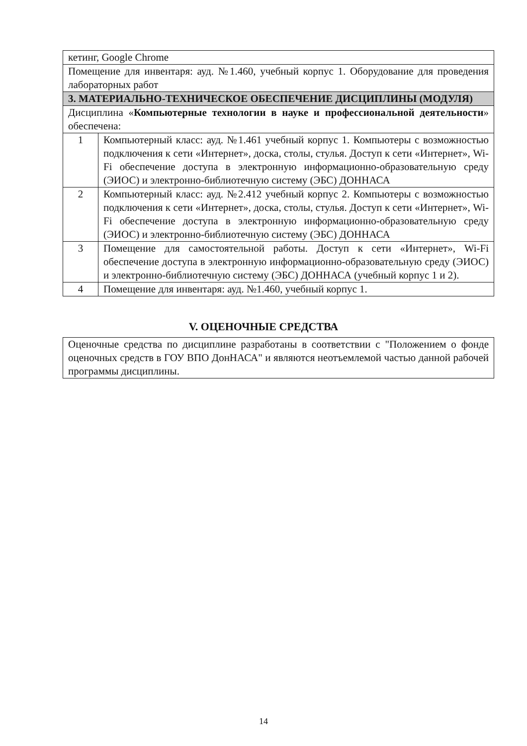| кетинг, Google Chrome | |
| Помещение для инвентаря: ауд. №1.460, учебный корпус 1. Оборудование для проведения лабораторных работ | |
| 3. МАТЕРИАЛЬНО-ТЕХНИЧЕСКОЕ ОБЕСПЕЧЕНИЕ ДИСЦИПЛИНЫ (МОДУЛЯ) | |
| Дисциплина « Компьютерные технологии в науке и профессиональной деятельности » обеспечена: | |
| 1 | Компьютерный класс: ауд. №1.461 учебный корпус 1. Компьютеры с возможностью подключения к сети «Интернет», доска, столы, стулья. Доступ к сети «Интернет», Wi-Fi обеспечение доступа в электронную информационно-образовательную среду (ЭИОС) и электронно-библиотечную систему (ЭБС) ДОННАСА |
| 2 | Компьютерный класс: ауд. №2.412 учебный корпус 2. Компьютеры с возможностью подключения к сети «Интернет», доска, столы, стулья. Доступ к сети «Интернет», Wi-Fi обеспечение доступа в электронную информационно-образовательную среду (ЭИОС) и электронно-библиотечную систему (ЭБС) ДОННАСА |
| 3 | Помещение для самостоятельной работы. Доступ к сети «Интернет», Wi-Fi обеспечение доступа в электронную информационно-образовательную среду (ЭИОС) и электронно-библиотечную систему (ЭБС) ДОННАСА (учебный корпус 1 и 2). |
| 4 | Помещение для инвентаря: ауд. №1.460, учебный корпус 1. |
V. ОЦЕНОЧНЫЕ СРЕДСТВА
Оценочные средства по дисциплине разработаны в соответствии с "Положением о фонде оценочных средств в ГОУ ВПО ДонНАСА" и являются неотъемлемой частью данной рабочей программы дисциплины.
14